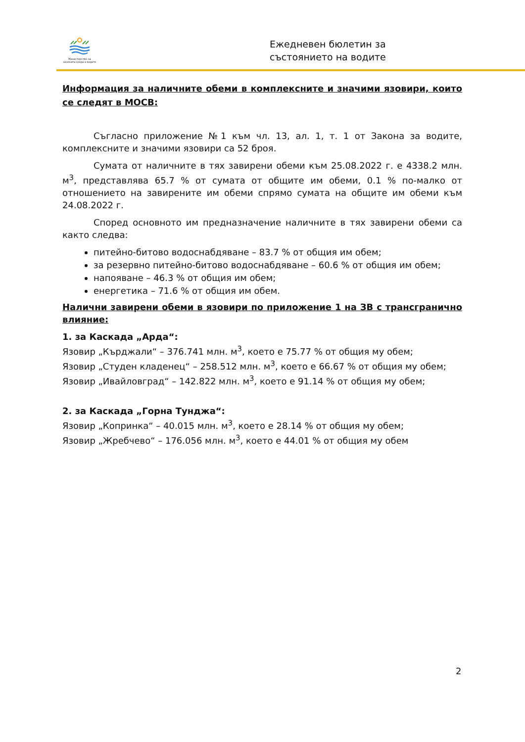Министерство на околната среда и водите
Ежедневен бюлетин за
състоянието на водите
Информация за наличните обеми в комплексните и значими язовири, които се следят в МОСВ:
Съгласно приложение №1 към чл. 13, ал. 1, т. 1 от Закона за водите, комплексните и значими язовири са 52 броя.
Сумата от наличните в тях завирени обеми към 25.08.2022 г. е 4338.2 млн. м<sup>3</sup>, представлява 65.7 % от сумата от общите им обеми, 0.1 % по-малко от отношението на завирените им обеми спрямо сумата на общите им обеми към 24.08.2022 г.
Според основното им предназначение наличните в тях завирени обеми са както следва:
питейно-битово водоснабдяване – 83.7 % от общия им обем;
за резервно питейно-битово водоснабдяване – 60.6 % от общия им обем;
напояване – 46.3 % от общия им обем;
енергетика – 71.6 % от общия им обем.
Налични завирени обеми в язовири по приложение 1 на ЗВ с трансгранично влияние:
1. за Каскада „Арда“:
Язовир „Кърджали“ – 376.741 млн. м<sup>3</sup>, което е 75.77 % от общия му обем;
Язовир „Студен кладенец“ – 258.512 млн. м<sup>3</sup>, което е 66.67 % от общия му обем;
Язовир „Ивайловград“ – 142.822 млн. м<sup>3</sup>, което е 91.14 % от общия му обем;
2. за Каскада „Горна Тунджа“:
Язовир „Копринка“ – 40.015 млн. м<sup>3</sup>, което е 28.14 % от общия му обем;
Язовир „Жребчево“ – 176.056 млн. м<sup>3</sup>, което е 44.01 % от общия му обем
2